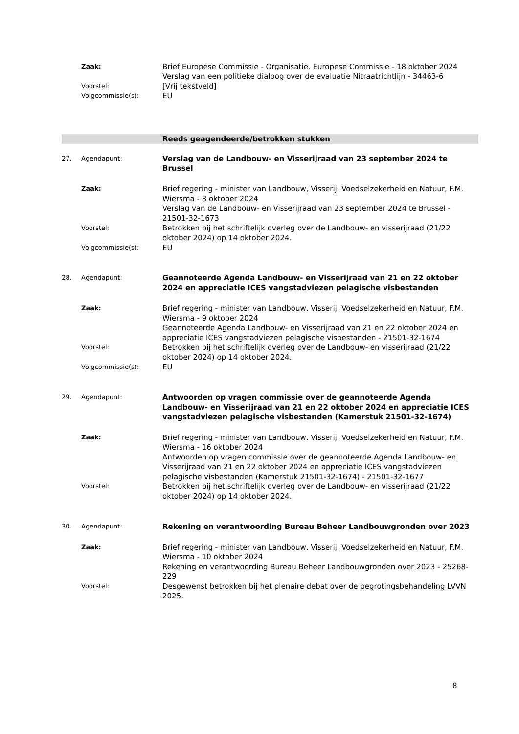Zaak:
Brief Europese Commissie - Organisatie, Europese Commissie - 18 oktober 2024
Verslag van een politieke dialoog over de evaluatie Nitraatrichtlijn - 34463-6
Voorstel:
[Vrij tekstveld]
Volgcommissie(s):
EU
Reeds geagendeerde/betrokken stukken
27. Agendapunt:
Verslag van de Landbouw- en Visserijraad van 23 september 2024 te Brussel
Zaak:
Brief regering - minister van Landbouw, Visserij, Voedselzekerheid en Natuur, F.M. Wiersma - 8 oktober 2024
Verslag van de Landbouw- en Visserijraad van 23 september 2024 te Brussel - 21501-32-1673
Voorstel:
Betrokken bij het schriftelijk overleg over de Landbouw- en visserijraad (21/22 oktober 2024) op 14 oktober 2024.
Volgcommissie(s):
EU
28. Agendapunt:
Geannoteerde Agenda Landbouw- en Visserijraad van 21 en 22 oktober 2024 en appreciatie ICES vangstadviezen pelagische visbestanden
Zaak:
Brief regering - minister van Landbouw, Visserij, Voedselzekerheid en Natuur, F.M. Wiersma - 9 oktober 2024
Geannoteerde Agenda Landbouw- en Visserijraad van 21 en 22 oktober 2024 en appreciatie ICES vangstadviezen pelagische visbestanden - 21501-32-1674
Voorstel:
Betrokken bij het schriftelijk overleg over de Landbouw- en visserijraad (21/22 oktober 2024) op 14 oktober 2024.
Volgcommissie(s):
EU
29. Agendapunt:
Antwoorden op vragen commissie over de geannoteerde Agenda Landbouw- en Visserijraad van 21 en 22 oktober 2024 en appreciatie ICES vangstadviezen pelagische visbestanden (Kamerstuk 21501-32-1674)
Zaak:
Brief regering - minister van Landbouw, Visserij, Voedselzekerheid en Natuur, F.M. Wiersma - 16 oktober 2024
Antwoorden op vragen commissie over de geannoteerde Agenda Landbouw- en Visserijraad van 21 en 22 oktober 2024 en appreciatie ICES vangstadviezen pelagische visbestanden (Kamerstuk 21501-32-1674) - 21501-32-1677
Voorstel:
Betrokken bij het schriftelijk overleg over de Landbouw- en visserijraad (21/22 oktober 2024) op 14 oktober 2024.
30. Agendapunt:
Rekening en verantwoording Bureau Beheer Landbouwgronden over 2023
Zaak:
Brief regering - minister van Landbouw, Visserij, Voedselzekerheid en Natuur, F.M. Wiersma - 10 oktober 2024
Rekening en verantwoording Bureau Beheer Landbouwgronden over 2023 - 25268-229
Voorstel:
Desgewenst betrokken bij het plenaire debat over de begrotingsbehandeling LVVN 2025.
8